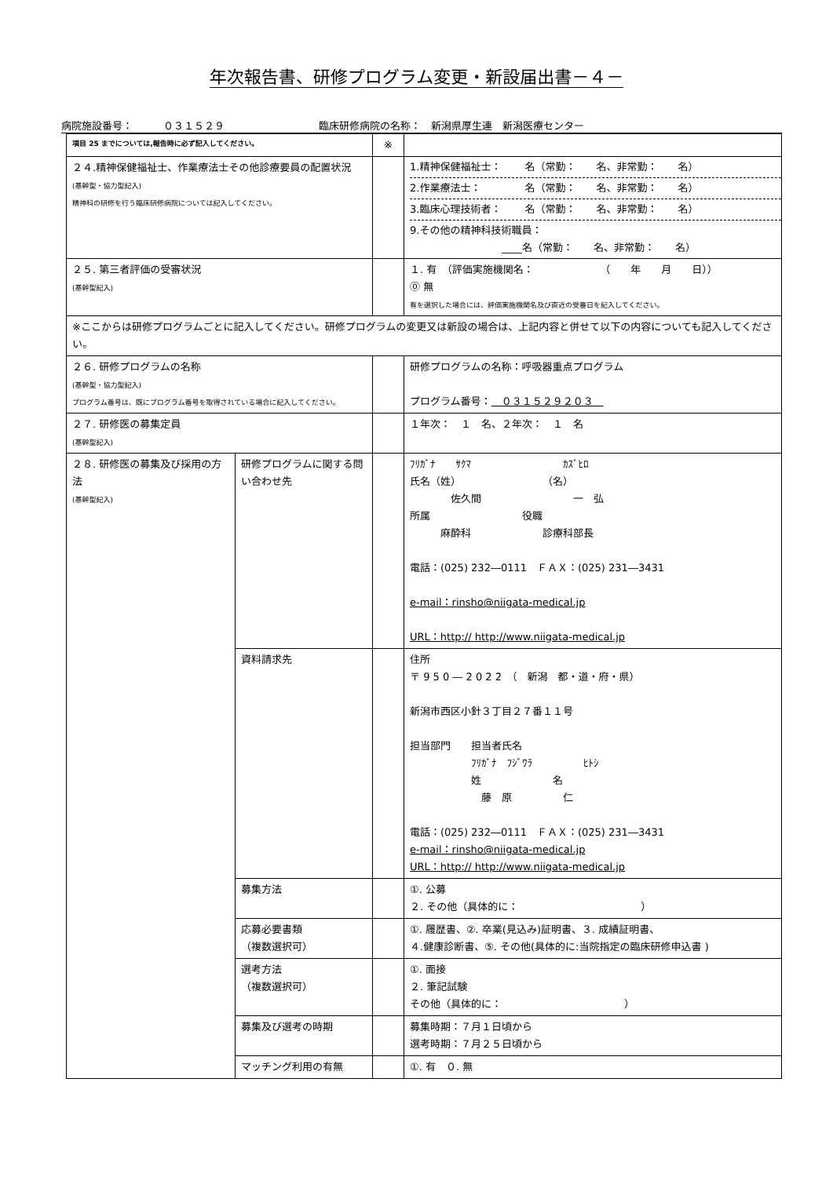年次報告書、研修プログラム変更・新設届出書－４－
病院施設番号：　　　０３１５２９ 臨床研修病院の名称：　新潟県厚生連　新潟医療センター
| 項目 25 までについては,報告時に必ず記入してください。 | | ※ | |
| ２４.精神保健福祉士、作業療法士その他診療要員の配置状況 (基幹型・協力型記入) 精神科の研修を行う臨床研修病院については記入してください。 | | | / 1.精神保健福祉士： 名（常勤： 名、非常勤： 名） / / 2.作業療法士： 名（常勤： 名、非常勤： 名） / / 3.臨床心理技術者： 名（常勤： 名、非常勤： 名） / / 9.その他の精神科技術職員： ____名（常勤： 名、非常勤： 名） / |
| ２５. 第三者評価の受審状況 (基幹型記入) | | | １. 有 （評価実施機関名： （ 年 月 日）） ⓪ 無 有を選択した場合には、評価実施機関名及び直近の受審日を記入してください。 |
| ※ここからは研修プログラムごとに記入してください。研修プログラムの変更又は新設の場合は、上記内容と併せて以下の内容についても記入してください。 | | | |
| ２６. 研修プログラムの名称 (基幹型・協力型記入) プログラム番号は、既にプログラム番号を取得されている場合に記入してください。 | | | 研修プログラムの名称：呼吸器重点プログラム プログラム番号： ０３１５２９２０３ |
| ２７. 研修医の募集定員 (基幹型記入) | | | １年次： １ 名、２年次： １ 名 |
| ２８. 研修医の募集及び採用の方法 (基幹型記入) | 研修プログラムに関する問い合わせ先 | | ﾌﾘｶﾞﾅ ｻｸﾏ ｶｽﾞﾋﾛ 氏名（姓） （名） 佐久間 一 弘 所属 役職 麻酔科 診療科部長 電話：(025) 232―0111 ＦＡＸ：(025) 231―3431 e-mail：rinsho@niigata-medical.jp URL：http:// http://www.niigata-medical.jp |
| | 資料請求先 | | 住所 〒 9 5 0 ― 2 0 2 2 （ 新潟 都・道・府・県） 新潟市西区小針３丁目２７番１１号 担当部門 担当者氏名 ﾌﾘｶﾞﾅ ﾌｼﾞﾜﾗ ﾋﾄｼ 姓 名 藤 原 仁 電話：(025) 232―0111 ＦＡＸ：(025) 231―3431 e-mail：rinsho@niigata-medical.jp URL：http:// http://www.niigata-medical.jp |
| | 募集方法 | | ①. 公募 ２. その他（具体的に： ） |
| | 応募必要書類 （複数選択可） | | ①. 履歴書、②. 卒業(見込み)証明書、３. 成績証明書、 ４.健康診断書、⑤. その他(具体的に:当院指定の臨床研修申込書 ) |
| | 選考方法 （複数選択可） | | ①. 面接 ２. 筆記試験 その他（具体的に： ） |
| | 募集及び選考の時期 | | 募集時期：７月１日頃から 選考時期：７月２５日頃から |
| | マッチング利用の有無 | | ①. 有 ０. 無 |